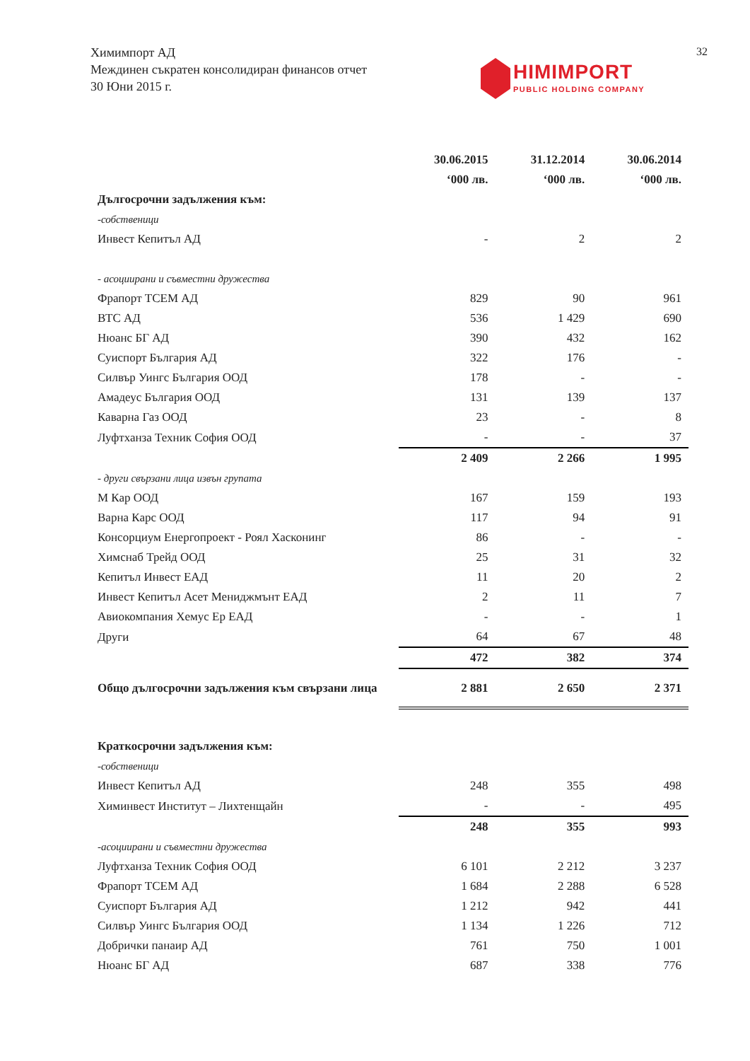Химимпорт АД
Междинен съкратен консолидиран финансов отчет
30 Юни 2015 г.
32
HIMIMPORT
PUBLIC HOLDING COMPANY
| | 30.06.2015 | 31.12.2014 | 30.06.2014 |
| --- | --- | --- | --- |
| | ‘000 лв. | ‘000 лв. | ‘000 лв. |
| Дългосрочни задължения към: | | | |
| -собственици | | | |
| Инвест Кепитъл АД | - | 2 | 2 |
| - асоциирани и съвместни дружества | | | |
| Фрапорт ТСЕМ АД | 829 | 90 | 961 |
| ВТС АД | 536 | 1 429 | 690 |
| Нюанс БГ АД | 390 | 432 | 162 |
| Суиспорт България АД | 322 | 176 | - |
| Силвър Уингс България ООД | 178 | - | - |
| Амадеус България ООД | 131 | 139 | 137 |
| Каварна Газ ООД | 23 | - | 8 |
| Луфтханза Техник София ООД | - | - | 37 |
| | 2 409 | 2 266 | 1 995 |
| - други свързани лица извън групата | | | |
| М Кар ООД | 167 | 159 | 193 |
| Варна Карс ООД | 117 | 94 | 91 |
| Консорциум Енергопроект - Роял Хасконинг | 86 | - | - |
| Химснаб Трейд ООД | 25 | 31 | 32 |
| Кепитъл Инвест ЕАД | 11 | 20 | 2 |
| Инвест Кепитъл Асет Мениджмънт ЕАД | 2 | 11 | 7 |
| Авиокомпания Хемус Ер ЕАД | - | - | 1 |
| Други | 64 | 67 | 48 |
| | 472 | 382 | 374 |
| Общо дългосрочни задължения към свързани лица | 2 881 | 2 650 | 2 371 |
| Краткосрочни задължения към: | | | |
| -собственици | | | |
| Инвест Кепитъл АД | 248 | 355 | 498 |
| Химинвест Институт – Лихтенщайн | - | - | 495 |
| | 248 | 355 | 993 |
| -асоциирани и съвместни дружества | | | |
| Луфтханза Техник София ООД | 6 101 | 2 212 | 3 237 |
| Фрапорт ТСЕМ АД | 1 684 | 2 288 | 6 528 |
| Суиспорт България АД | 1 212 | 942 | 441 |
| Силвър Уингс България ООД | 1 134 | 1 226 | 712 |
| Добрички панаир АД | 761 | 750 | 1 001 |
| Нюанс БГ АД | 687 | 338 | 776 |